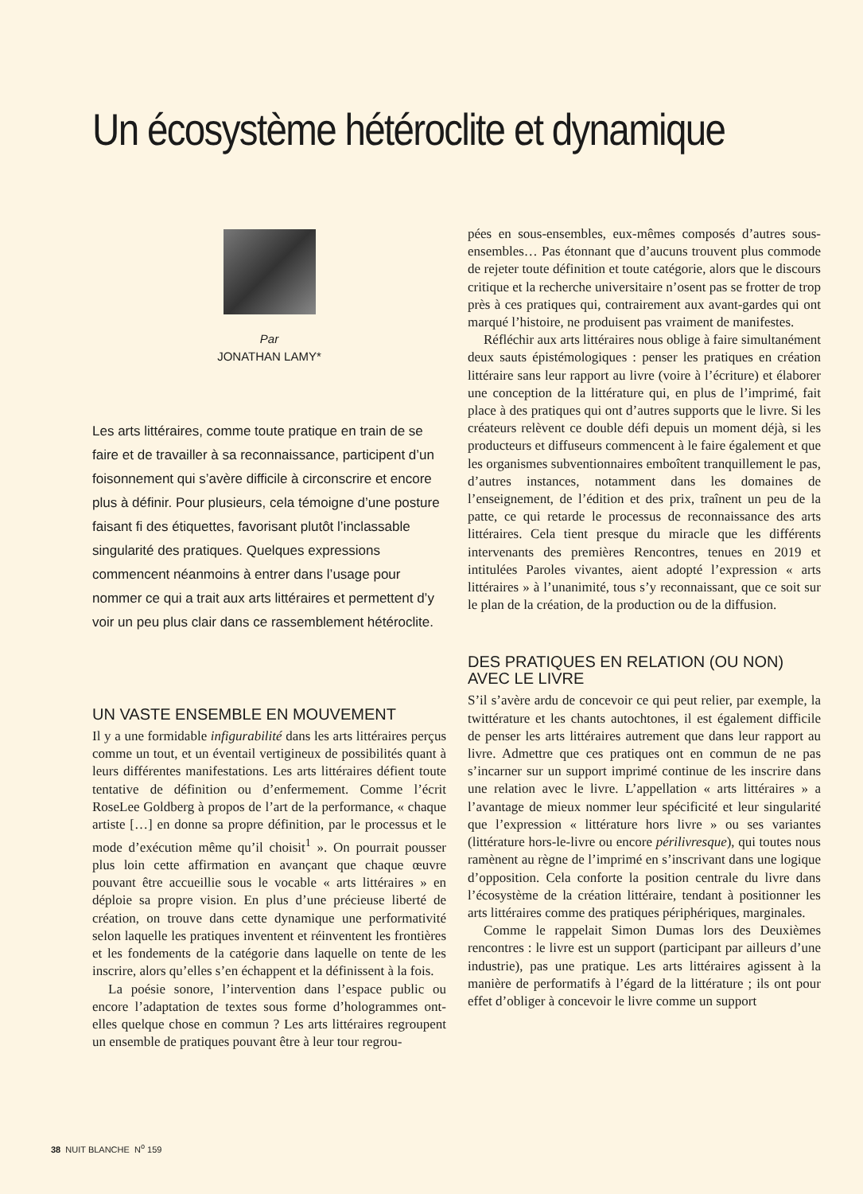Un écosystème hétéroclite et dynamique
Par
JONATHAN LAMY*
Les arts littéraires, comme toute pratique en train de se faire et de travailler à sa reconnaissance, participent d’un foisonnement qui s’avère difficile à circonscrire et encore plus à définir. Pour plusieurs, cela témoigne d’une posture faisant fi des étiquettes, favorisant plutôt l’inclassable singularité des pratiques. Quelques expressions commencent néanmoins à entrer dans l’usage pour nommer ce qui a trait aux arts littéraires et permettent d’y voir un peu plus clair dans ce rassemblement hétéroclite.
UN VASTE ENSEMBLE EN MOUVEMENT
Il y a une formidable infigurabilité dans les arts littéraires perçus comme un tout, et un éventail vertigineux de possibilités quant à leurs différentes manifestations. Les arts littéraires défient toute tentative de définition ou d’enfermement. Comme l’écrit RoseLee Goldberg à propos de l’art de la performance, « chaque artiste […] en donne sa propre définition, par le processus et le mode d’exécution même qu’il choisit<sup>1</sup> ». On pourrait pousser plus loin cette affirmation en avançant que chaque œuvre pouvant être accueillie sous le vocable « arts littéraires » en déploie sa propre vision. En plus d’une précieuse liberté de création, on trouve dans cette dynamique une performativité selon laquelle les pratiques inventent et réinventent les frontières et les fondements de la catégorie dans laquelle on tente de les inscrire, alors qu’elles s’en échappent et la définissent à la fois.
La poésie sonore, l’intervention dans l’espace public ou encore l’adaptation de textes sous forme d’hologrammes ont-elles quelque chose en commun ? Les arts littéraires regroupent un ensemble de pratiques pouvant être à leur tour regrou-
pées en sous-ensembles, eux-mêmes composés d’autres sous-ensembles… Pas étonnant que d’aucuns trouvent plus commode de rejeter toute définition et toute catégorie, alors que le discours critique et la recherche universitaire n’osent pas se frotter de trop près à ces pratiques qui, contrairement aux avant-gardes qui ont marqué l’histoire, ne produisent pas vraiment de manifestes.
Réfléchir aux arts littéraires nous oblige à faire simultanément deux sauts épistémologiques : penser les pratiques en création littéraire sans leur rapport au livre (voire à l’écriture) et élaborer une conception de la littérature qui, en plus de l’imprimé, fait place à des pratiques qui ont d’autres supports que le livre. Si les créateurs relèvent ce double défi depuis un moment déjà, si les producteurs et diffuseurs commencent à le faire également et que les organismes subventionnaires emboîtent tranquillement le pas, d’autres instances, notamment dans les domaines de l’enseignement, de l’édition et des prix, traînent un peu de la patte, ce qui retarde le processus de reconnaissance des arts littéraires. Cela tient presque du miracle que les différents intervenants des premières Rencontres, tenues en 2019 et intitulées Paroles vivantes, aient adopté l’expression « arts littéraires » à l’unanimité, tous s’y reconnaissant, que ce soit sur le plan de la création, de la production ou de la diffusion.
DES PRATIQUES EN RELATION (OU NON)
AVEC LE LIVRE
S’il s’avère ardu de concevoir ce qui peut relier, par exemple, la twittérature et les chants autochtones, il est également difficile de penser les arts littéraires autrement que dans leur rapport au livre. Admettre que ces pratiques ont en commun de ne pas s’incarner sur un support imprimé continue de les inscrire dans une relation avec le livre. L’appellation « arts littéraires » a l’avantage de mieux nommer leur spécificité et leur singularité que l’expression « littérature hors livre » ou ses variantes (littérature hors-le-livre ou encore périlivresque), qui toutes nous ramènent au règne de l’imprimé en s’inscrivant dans une logique d’opposition. Cela conforte la position centrale du livre dans l’écosystème de la création littéraire, tendant à positionner les arts littéraires comme des pratiques périphériques, marginales.
Comme le rappelait Simon Dumas lors des Deuxièmes rencontres : le livre est un support (participant par ailleurs d’une industrie), pas une pratique. Les arts littéraires agissent à la manière de performatifs à l’égard de la littérature ; ils ont pour effet d’obliger à concevoir le livre comme un support
38 NUIT BLANCHE N<sup>o</sup> 159